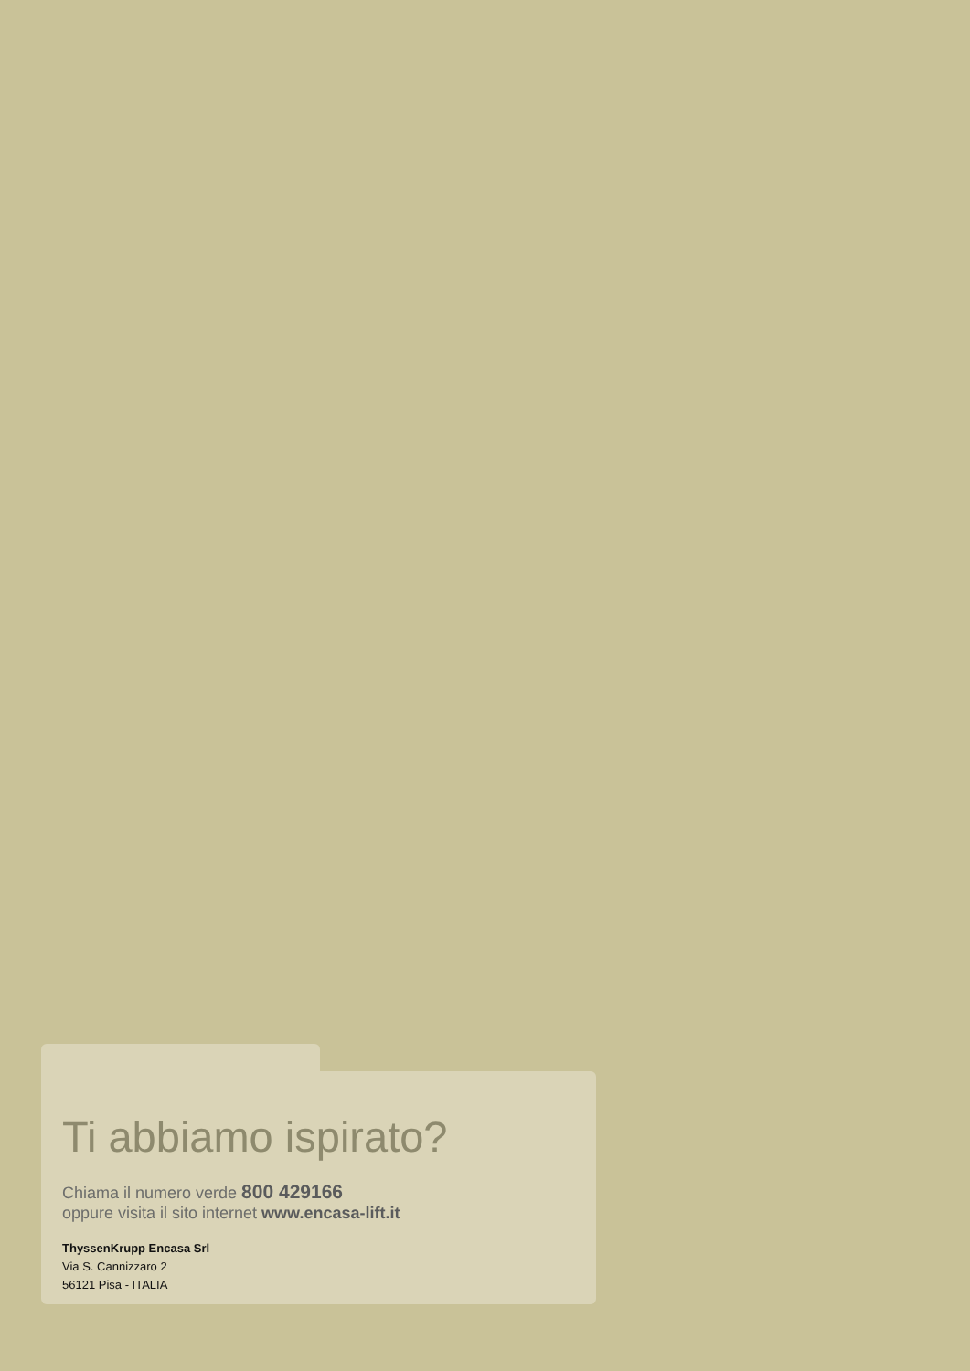Ti abbiamo ispirato?
Chiama il numero verde 800 429166
oppure visita il sito internet www.encasa-lift.it
ThyssenKrupp Encasa Srl
Via S. Cannizzaro 2
56121 Pisa - ITALIA